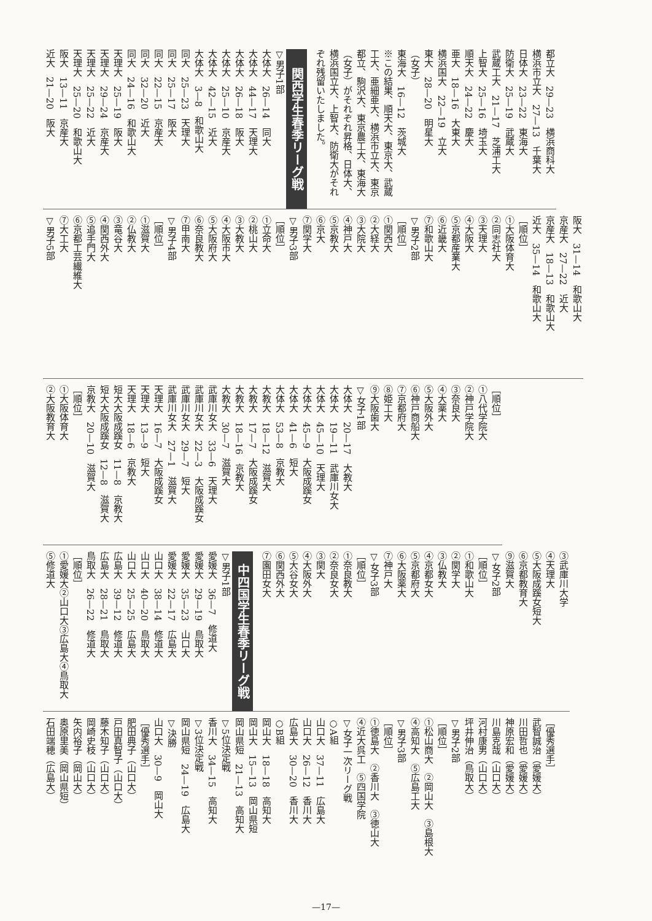都立大　29—23　横浜商科大
横浜市立大　27—13　千葉大
日体大　23—22　東海大
防衛大　25—19　武蔵大
武蔵工大　21—17　芝浦工大
上智大　25—16　埼玉大
順天大　24—22　慶大
亜大　18—16　大東大
横浜国大　22—19　立大
東大　28—20　明星大
（女子）
東海大　16—12　茨城大
※この結果、順天大、東京大、武蔵工大、亜細亜大、横浜市立大、東京都立、駒沢大、東京農工大、東海大（女子）がそれぞれ昇格、日体大、横浜国立大、上智大、防衛大がそれぞれ残留いたしました。
関西学生春季リーグ戦
▽男子1部
大体大　26—14　同大
大体大　44—17　天理大
大体大　26—18　阪大
大体大　25—10　京産大
大体大　42—15　近大
大体大　3—8　和歌山大
同大　25—23　天理大
同大　25—17　阪大
同大　22—15　京産大
同大　32—20　近大
同大　24—16　和歌山大
天理大　25—19　阪大
天理大　29—24　京産大
天理大　25—22　近大
天理大　25—20　和歌山大
阪大　13—11　京産大
近大　21—20　阪大
阪大　31—14　和歌山大
京産大　27—22　近大
京産大　18—13　和歌山大
近大　35—14　和歌山大
［順位］
①大阪体育大
②同志社大
③天理大
④大阪大
⑤京都産業大
⑥近畿大
⑦和歌山大
▽男子2部
［順位］
①関西大
②大経大
③大院大
④神戸大
⑤京教大
⑥京大
⑦関学大
▽男子3部
［順位］
①立命大
②桃山大
③大教大
④大阪市大
⑤大阪府大
⑥奈良教大
⑦甲南大
▽男子4部
［順位］
①滋賀大
②仏教大
③竜谷大
④関西外大
⑤追手門大
⑥京都工芸繊維大
⑦大工大
▽男子5部
［順位］
①八代学院大
②神戸学院大
③奈良大
④大薬大
⑤大阪外大
⑥神戸商船大
⑦京都府大
⑧姫工大
⑨大阪歯大
▽女子1部
大体大　20—17　大教大
大体大　19—11　武庫川女大
大体大　45—10　天理大
大体大　45—9　大阪成蹊女
大体大　41—6　短大
大体大　53—8　京教大
大教大　18—12　滋賀大
大教大　17—7　大阪成蹊女
大教大　18—16　京教大
大教大　30—7　滋賀大
武庫川女大　33—6　天理大
武庫川女大　22—3　大阪成蹊女
武庫川女大　29—7　短大
武庫川女大　27—1　滋賀大
天理大　16—7　大阪成蹊女
天理大　13—9　短大
天理大　18—6　京教大
短大大阪成蹊女　11—8　京教大
短大大阪成蹊女　12—8　滋賀大
京教大　20—10　滋賀大
［順位］
①大阪体育大
②大阪教育大
③武庫川大学
④天理大
⑤大阪成蹊女短大
⑥京都教育大
⑨滋賀大
▽女子2部
［順位］
①和歌山大
②関学大
③仏教大
④京都女大
⑤京都府大
⑥大阪薬大
⑦神戸大
▽女子3部
［順位］
①奈良教大
②奈良女大
③関大
④大阪外大
⑤大谷女大
⑥関西外大
⑦園田女大
中四国学生春季リーグ戦
▽男子1部
愛媛大　36—7　修道大
愛媛大　29—19　鳥取大
愛媛大　35—23　山口大
愛媛大　22—17　広島大
山口大　38—14　修道大
山口大　40—20　鳥取大
山口大　25—25　広島大
広島大　39—12　修道大
広島大　28—21　鳥取大
鳥取大　26—22　修道大
［順位］
①愛媛大②山口大③広島大④鳥取大⑤修道大
［優秀選手］
武智誠治（愛媛大）
川田哲也（愛媛大）
神原宏和（愛媛大）
川島克哉（山口大）
河村康男（山口大）
坪井伸治（鳥取大）
▽男子2部
［順位］
①松山商大　②岡山大　③島根大
④高知大　⑤広島工大
▽男子3部
［順位］
①徳島大　②香川大　③徳山大
④近大呉工　⑤四国学院
▽女子一次リーグ戦
○A組
山口大　37—11　広島大
山口大　26—12　香川大
広島大　30—20　香川大
○B組
岡山大　18—18　高知大
岡山大　15—13　岡山県短
岡山県短　21—13　高知大
▽5位決定戦
香川大　34—15　高知大
▽3位決定戦
岡山県短　24—19　広島大
▽決勝
山口大　30—9　岡山大
［優秀選手］
肥田典子（山口大）
戸田真智子（山口大）
藤木知子（山口大）
岡崎史枝（山口大）
矢内裕子（岡山大）
奥原里美（岡山県短）
石田端穂（広島大）
—17—